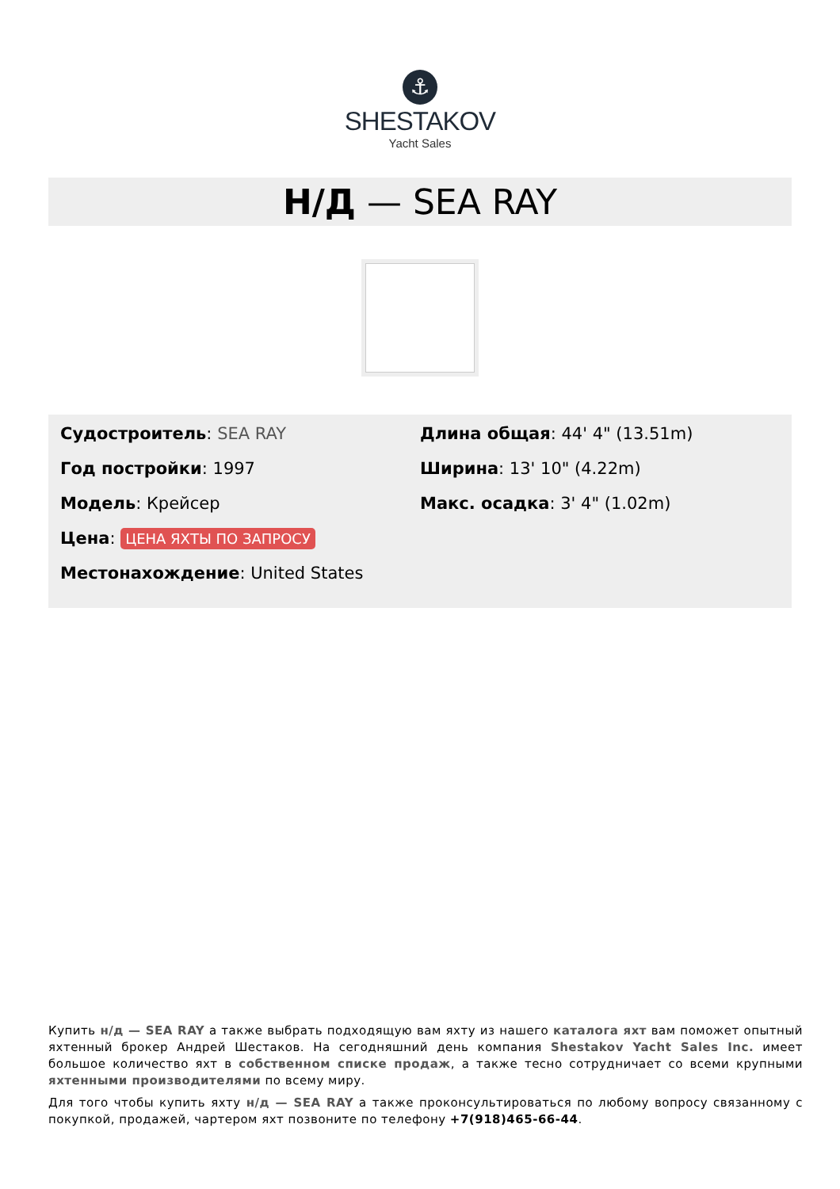⚓
SHESTAKOV
Yacht Sales
Н/Д — SEA RAY
Судостроитель: SEA RAY
Год постройки: 1997
Модель: Крейсер
Цена: ЦЕНА ЯХТЫ ПО ЗАПРОСУ
Местонахождение: United States
Длина общая: 44' 4" (13.51m)
Ширина: 13' 10" (4.22m)
Макс. осадка: 3' 4" (1.02m)
Купить н/д — SEA RAY а также выбрать подходящую вам яхту из нашего каталога яхт вам поможет опытный яхтенный брокер Андрей Шестаков. На сегодняшний день компания Shestakov Yacht Sales Inc. имеет большое количество яхт в собственном списке продаж, а также тесно сотрудничает со всеми крупными яхтенными производителями по всему миру.
Для того чтобы купить яхту н/д — SEA RAY а также проконсультироваться по любому вопросу связанному с покупкой, продажей, чартером яхт позвоните по телефону +7(918)465-66-44.